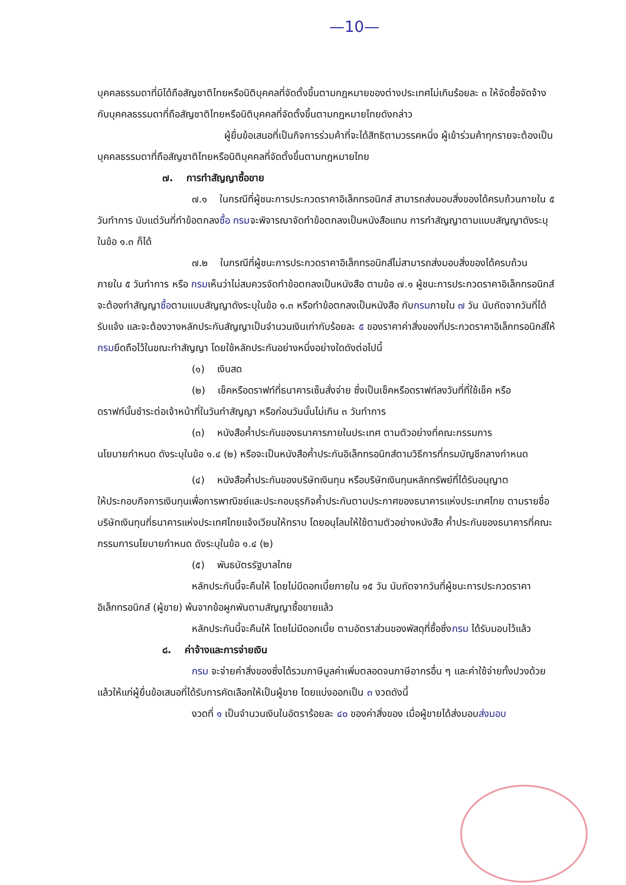—10—
บุคคลธรรมดาที่มิได้ถือสัญชาติไทยหรือนิติบุคคลที่จัดตั้งขึ้นตามกฎหมายของต่างประเทศไม่เกินร้อยละ ๓ ให้จัดซื้อจัดจ้างกับบุคคลธรรมดาที่ถือสัญชาติไทยหรือนิติบุคคลที่จัดตั้งขึ้นตามกฎหมายไทยดังกล่าว
ผู้ยื่นข้อเสนอที่เป็นกิจการร่วมค้าที่จะได้สิทธิตามวรรคหนึ่ง ผู้เข้าร่วมค้าทุกรายจะต้องเป็นบุคคลธรรมดาที่ถือสัญชาติไทยหรือนิติบุคคลที่จัดตั้งขึ้นตามกฎหมายไทย
๗. การทำสัญญาซื้อขาย
๗.๑ ในกรณีที่ผู้ชนะการประกวดราคาอิเล็กทรอนิกส์ สามารถส่งมอบสิ่งของได้ครบถ้วนภายใน ๕ วันทำการ นับแต่วันที่ทำข้อตกลงซื้อ กรมจะพิจารณาจัดทำข้อตกลงเป็นหนังสือแทน การทำสัญญาตามแบบสัญญาดังระบุ ในข้อ ๑.๓ ก็ได้
๗.๒ ในกรณีที่ผู้ชนะการประกวดราคาอิเล็กทรอนิกส์ไม่สามารถส่งมอบสิ่งของได้ครบถ้วน ภายใน ๕ วันทำการ หรือ กรมเห็นว่าไม่สมควรจัดทำข้อตกลงเป็นหนังสือ ตามข้อ ๗.๑ ผู้ชนะการประกวดราคาอิเล็กทรอนิกส์จะต้องทำสัญญาซื้อตามแบบสัญญาดังระบุในข้อ ๑.๓ หรือทำข้อตกลงเป็นหนังสือ กับกรมภายใน ๗ วัน นับถัดจากวันที่ได้รับแจ้ง และจะต้องวางหลักประกันสัญญาเป็นจำนวนเงินเท่ากับร้อยละ ๕ ของราคาค่าสิ่งของที่ประกวดราคาอิเล็กทรอนิกส์ให้กรมยึดถือไว้ในขณะทำสัญญา โดยใช้หลักประกันอย่างหนึ่งอย่างใดดังต่อไปนี้
(๑) เงินสด
(๒) เช็คหรือดราฟท์ที่ธนาคารเซ็นสั่งจ่าย ซึ่งเป็นเช็คหรือดราฟท์ลงวันที่ที่ใช้เช็ค หรือ
ดราฟท์นั้นชำระต่อเจ้าหน้าที่ในวันทำสัญญา หรือก่อนวันนั้นไม่เกิน ๓ วันทำการ
(๓) หนังสือค้ำประกันของธนาคารภายในประเทศ ตามตัวอย่างที่คณะกรรมการ
นโยบายกำหนด ดังระบุในข้อ ๑.๔ (๒) หรือจะเป็นหนังสือค้ำประกันอิเล็กทรอนิกส์ตามวิธีการที่กรมบัญชีกลางกำหนด
(๔) หนังสือค้ำประกันของบริษัทเงินทุน หรือบริษัทเงินทุนหลักทรัพย์ที่ได้รับอนุญาต
ให้ประกอบกิจการเงินทุนเพื่อการพาณิชย์และประกอบธุรกิจค้ำประกันตามประกาศของธนาคารแห่งประเทศไทย ตามรายชื่อบริษัทเงินทุนที่ธนาคารแห่งประเทศไทยแจ้งเวียนให้ทราบ โดยอนุโลมให้ใช้ตามตัวอย่างหนังสือ ค้ำประกันของธนาคารที่คณะกรรมการนโยบายกำหนด ดังระบุในข้อ ๑.๔ (๒)
(๕) พันธบัตรรัฐบาลไทย
หลักประกันนี้จะคืนให้ โดยไม่มีดอกเบี้ยภายใน ๑๕ วัน นับถัดจากวันที่ผู้ชนะการประกวดราคาอิเล็กทรอนิกส์ (ผู้ขาย) พ้นจากข้อผูกพันตามสัญญาซื้อขายแล้ว
หลักประกันนี้จะคืนให้ โดยไม่มีดอกเบี้ย ตามอัตราส่วนของพัสดุที่ซื้อซึ่งกรม ได้รับมอบไว้แล้ว
๘. ค่าจ้างและการจ่ายเงิน
กรม จะจ่ายค่าสิ่งของซึ่งได้รวมภาษีมูลค่าเพิ่มตลอดจนภาษีอากรอื่น ๆ และค่าใช้จ่ายทั้งปวงด้วยแล้วให้แก่ผู้ยื่นข้อเสนอที่ได้รับการคัดเลือกให้เป็นผู้ขาย โดยแบ่งออกเป็น ๓ งวดดังนี้
งวดที่ ๑ เป็นจำนวนเงินในอัตราร้อยละ ๔๐ ของค่าสิ่งของ เมื่อผู้ขายได้ส่งมอบส่งมอบ